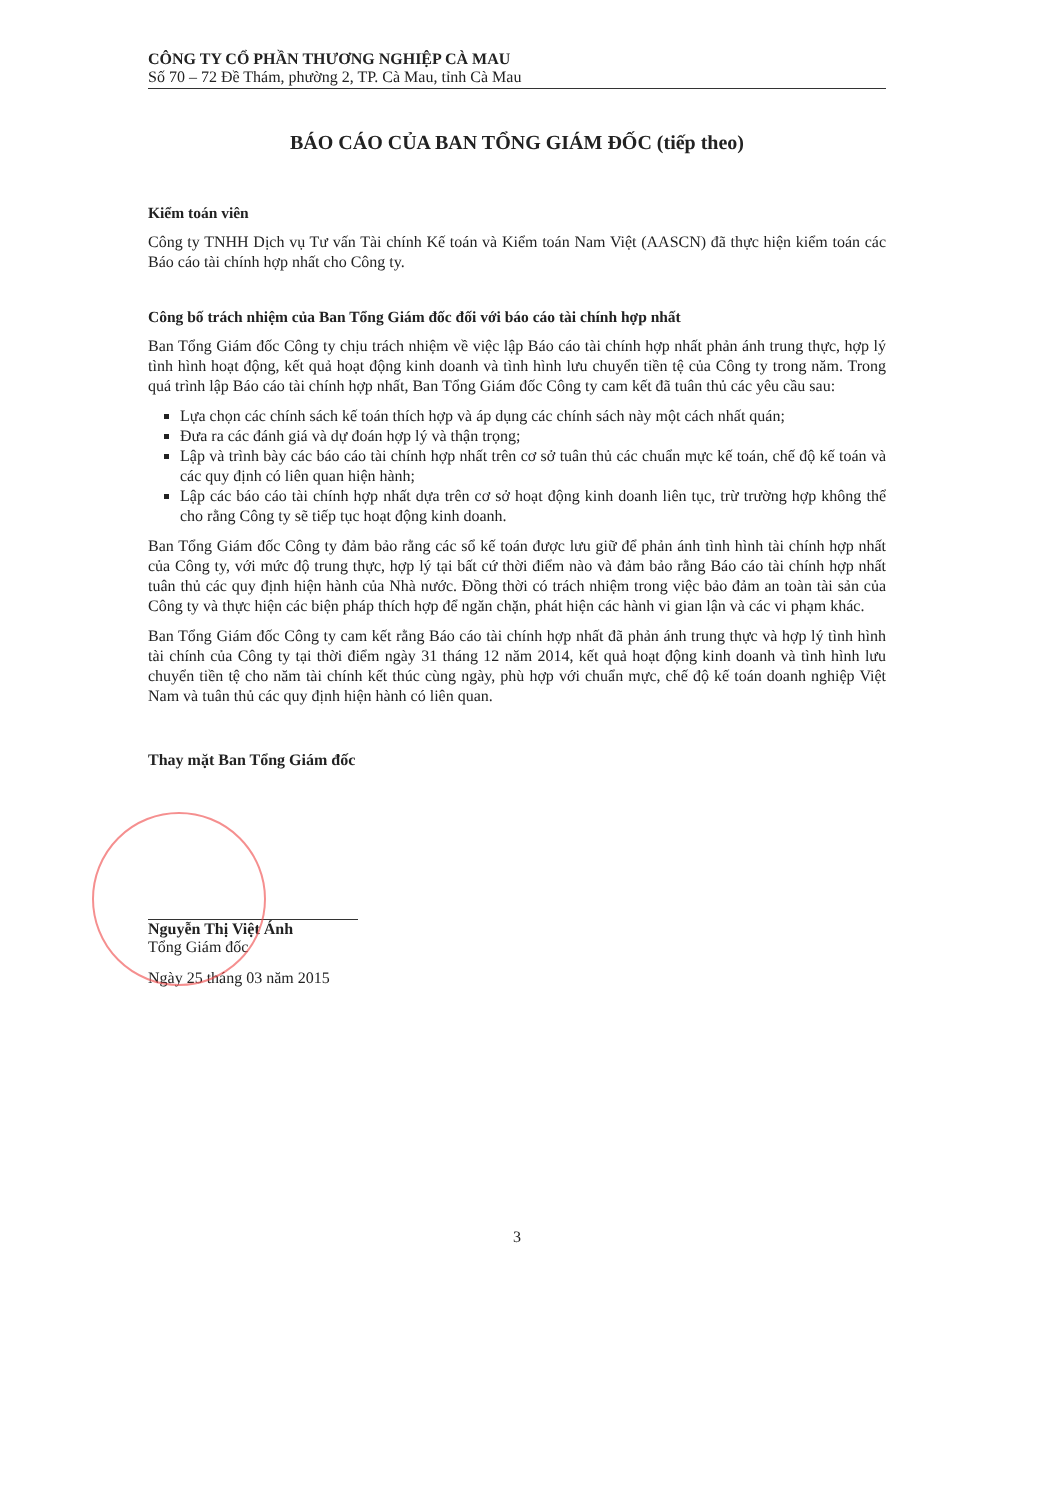CÔNG TY CỔ PHẦN THƯƠNG NGHIỆP CÀ MAU
Số 70 – 72 Đề Thám, phường 2, TP. Cà Mau, tỉnh Cà Mau
BÁO CÁO CỦA BAN TỔNG GIÁM ĐỐC (tiếp theo)
Kiểm toán viên
Công ty TNHH Dịch vụ Tư vấn Tài chính Kế toán và Kiểm toán Nam Việt (AASCN) đã thực hiện kiểm toán các Báo cáo tài chính hợp nhất cho Công ty.
Công bố trách nhiệm của Ban Tổng Giám đốc đối với báo cáo tài chính hợp nhất
Ban Tổng Giám đốc Công ty chịu trách nhiệm về việc lập Báo cáo tài chính hợp nhất phản ánh trung thực, hợp lý tình hình hoạt động, kết quả hoạt động kinh doanh và tình hình lưu chuyển tiền tệ của Công ty trong năm. Trong quá trình lập Báo cáo tài chính hợp nhất, Ban Tổng Giám đốc Công ty cam kết đã tuân thủ các yêu cầu sau:
Lựa chọn các chính sách kế toán thích hợp và áp dụng các chính sách này một cách nhất quán;
Đưa ra các đánh giá và dự đoán hợp lý và thận trọng;
Lập và trình bày các báo cáo tài chính hợp nhất trên cơ sở tuân thủ các chuẩn mực kế toán, chế độ kế toán và các quy định có liên quan hiện hành;
Lập các báo cáo tài chính hợp nhất dựa trên cơ sở hoạt động kinh doanh liên tục, trừ trường hợp không thể cho rằng Công ty sẽ tiếp tục hoạt động kinh doanh.
Ban Tổng Giám đốc Công ty đảm bảo rằng các sổ kế toán được lưu giữ để phản ánh tình hình tài chính hợp nhất của Công ty, với mức độ trung thực, hợp lý tại bất cứ thời điểm nào và đảm bảo rằng Báo cáo tài chính hợp nhất tuân thủ các quy định hiện hành của Nhà nước. Đồng thời có trách nhiệm trong việc bảo đảm an toàn tài sản của Công ty và thực hiện các biện pháp thích hợp để ngăn chặn, phát hiện các hành vi gian lận và các vi phạm khác.
Ban Tổng Giám đốc Công ty cam kết rằng Báo cáo tài chính hợp nhất đã phản ánh trung thực và hợp lý tình hình tài chính của Công ty tại thời điểm ngày 31 tháng 12 năm 2014, kết quả hoạt động kinh doanh và tình hình lưu chuyển tiền tệ cho năm tài chính kết thúc cùng ngày, phù hợp với chuẩn mực, chế độ kế toán doanh nghiệp Việt Nam và tuân thủ các quy định hiện hành có liên quan.
Thay mặt Ban Tổng Giám đốc
Nguyễn Thị Việt Ánh
Tổng Giám đốc
Ngày 25 tháng 03 năm 2015
3